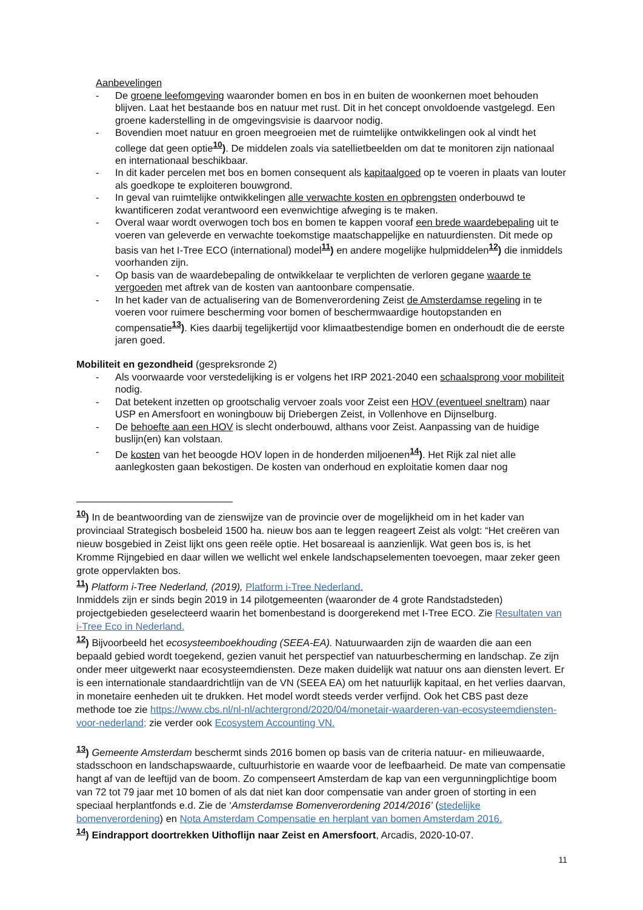Aanbevelingen
- De groene leefomgeving waaronder bomen en bos in en buiten de woonkernen moet behouden blijven. Laat het bestaande bos en natuur met rust. Dit in het concept onvoldoende vastgelegd. Een groene kaderstelling in de omgevingsvisie is daarvoor nodig.
- Bovendien moet natuur en groen meegroeien met de ruimtelijke ontwikkelingen ook al vindt het college dat geen optie<sup>10</sup>). De middelen zoals via satellietbeelden om dat te monitoren zijn nationaal en internationaal beschikbaar.
- In dit kader percelen met bos en bomen consequent als kapitaalgoed op te voeren in plaats van louter als goedkope te exploiteren bouwgrond.
- In geval van ruimtelijke ontwikkelingen alle verwachte kosten en opbrengsten onderbouwd te kwantificeren zodat verantwoord een evenwichtige afweging is te maken.
- Overal waar wordt overwogen toch bos en bomen te kappen vooraf een brede waardebepaling uit te voeren van geleverde en verwachte toekomstige maatschappelijke en natuurdiensten. Dit mede op basis van het I-Tree ECO (international) model<sup>11</sup>) en andere mogelijke hulpmiddelen<sup>12</sup>) die inmiddels voorhanden zijn.
- Op basis van de waardebepaling de ontwikkelaar te verplichten de verloren gegane waarde te vergoeden met aftrek van de kosten van aantoonbare compensatie.
- In het kader van de actualisering van de Bomenverordening Zeist de Amsterdamse regeling in te voeren voor ruimere bescherming voor bomen of beschermwaardige houtopstanden en compensatie<sup>13</sup>). Kies daarbij tegelijkertijd voor klimaatbestendige bomen en onderhoudt die de eerste jaren goed.
Mobiliteit en gezondheid (gespreksronde 2)
- Als voorwaarde voor verstedelijking is er volgens het IRP 2021-2040 een schaalsprong voor mobiliteit nodig.
- Dat betekent inzetten op grootschalig vervoer zoals voor Zeist een HOV (eventueel sneltram) naar USP en Amersfoort en woningbouw bij Driebergen Zeist, in Vollenhove en Dijnselburg.
- De behoefte aan een HOV is slecht onderbouwd, althans voor Zeist. Aanpassing van de huidige buslijn(en) kan volstaan.
- De kosten van het beoogde HOV lopen in de honderden miljoenen<sup>14</sup>). Het Rijk zal niet alle aanlegkosten gaan bekostigen. De kosten van onderhoud en exploitatie komen daar nog
<sup>10</sup>) In de beantwoording van de zienswijze van de provincie over de mogelijkheid om in het kader van provinciaal Strategisch bosbeleid 1500 ha. nieuw bos aan te leggen reageert Zeist als volgt: “Het creëren van nieuw bosgebied in Zeist lijkt ons geen reële optie. Het bosareaal is aanzienlijk. Wat geen bos is, is het Kromme Rijngebied en daar willen we wellicht wel enkele landschapselementen toevoegen, maar zeker geen grote oppervlakten bos.
<sup>11</sup>) Platform i-Tree Nederland, (2019), Platform i-Tree Nederland.
Inmiddels zijn er sinds begin 2019 in 14 pilotgemeenten (waaronder de 4 grote Randstadsteden) projectgebieden geselecteerd waarin het bomenbestand is doorgerekend met I-Tree ECO. Zie Resultaten van i-Tree Eco in Nederland.
<sup>12</sup>) Bijvoorbeeld het ecosysteemboekhouding (SEEA-EA). Natuurwaarden zijn de waarden die aan een bepaald gebied wordt toegekend, gezien vanuit het perspectief van natuurbescherming en landschap. Ze zijn onder meer uitgewerkt naar ecosysteemdiensten. Deze maken duidelijk wat natuur ons aan diensten levert. Er is een internationale standaardrichtlijn van de VN (SEEA EA) om het natuurlijk kapitaal, en het verlies daarvan, in monetaire eenheden uit te drukken. Het model wordt steeds verder verfijnd. Ook het CBS past deze methode toe zie https://www.cbs.nl/nl-nl/achtergrond/2020/04/monetair-waarderen-van-ecosysteemdiensten-voor-nederland; zie verder ook Ecosystem Accounting VN.
<sup>13</sup>) Gemeente Amsterdam beschermt sinds 2016 bomen op basis van de criteria natuur- en milieuwaarde, stadsschoon en landschapswaarde, cultuurhistorie en waarde voor de leefbaarheid. De mate van compensatie hangt af van de leeftijd van de boom. Zo compenseert Amsterdam de kap van een vergunningplichtige boom van 72 tot 79 jaar met 10 bomen of als dat niet kan door compensatie van ander groen of storting in een speciaal herplantfonds e.d. Zie de ‘Amsterdamse Bomenverordening 2014/2016’ (stedelijke bomenverordening) en Nota Amsterdam Compensatie en herplant van bomen Amsterdam 2016.
<sup>14</sup>) Eindrapport doortrekken Uithoflijn naar Zeist en Amersfoort, Arcadis, 2020-10-07.
11